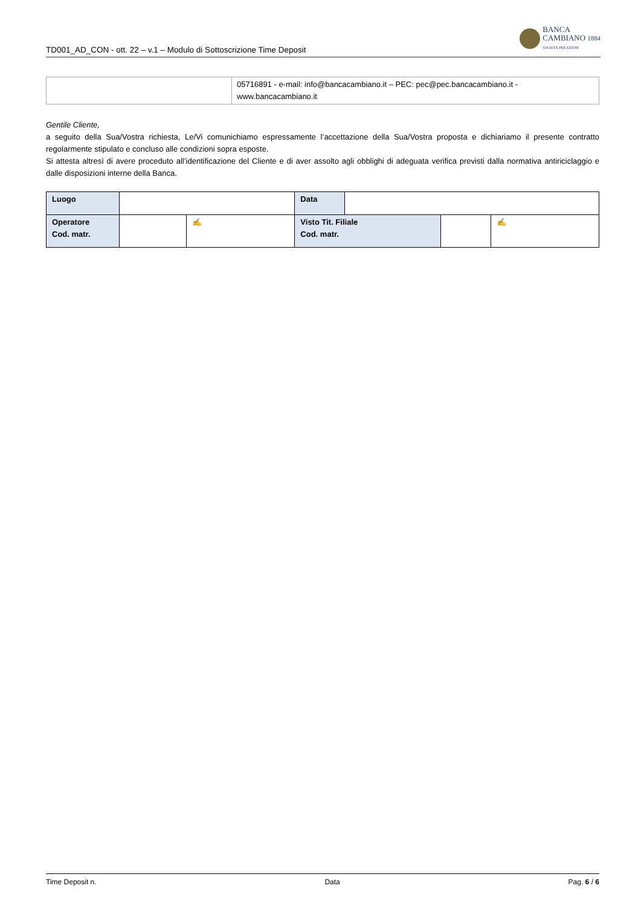TD001_AD_CON - ott. 22 – v.1 – Modulo di Sottoscrizione Time Deposit
BANCA
CAMBIANO 1884
SOCIETÀ PER AZIONI
| | 05716891 - e-mail: info@bancacambiano.it – PEC: pec@pec.bancacambiano.it - www.bancacambiano.it |
Gentile Cliente,
a seguito della Sua/Vostra richiesta, Le/Vi comunichiamo espressamente l’accettazione della Sua/Vostra proposta e dichiariamo il presente contratto regolarmente stipulato e concluso alle condizioni sopra esposte.
Si attesta altresì di avere proceduto all’identificazione del Cliente e di aver assolto agli obblighi di adeguata verifica previsti dalla normativa antiriciclaggio e dalle disposizioni interne della Banca.
| Luogo | | | Data | | | |
| Operatore Cod. matr. | | ✍ | Visto Tit. Filiale Cod. matr. | | | ✍ |
Time Deposit n. Data Pag. 6 / 6